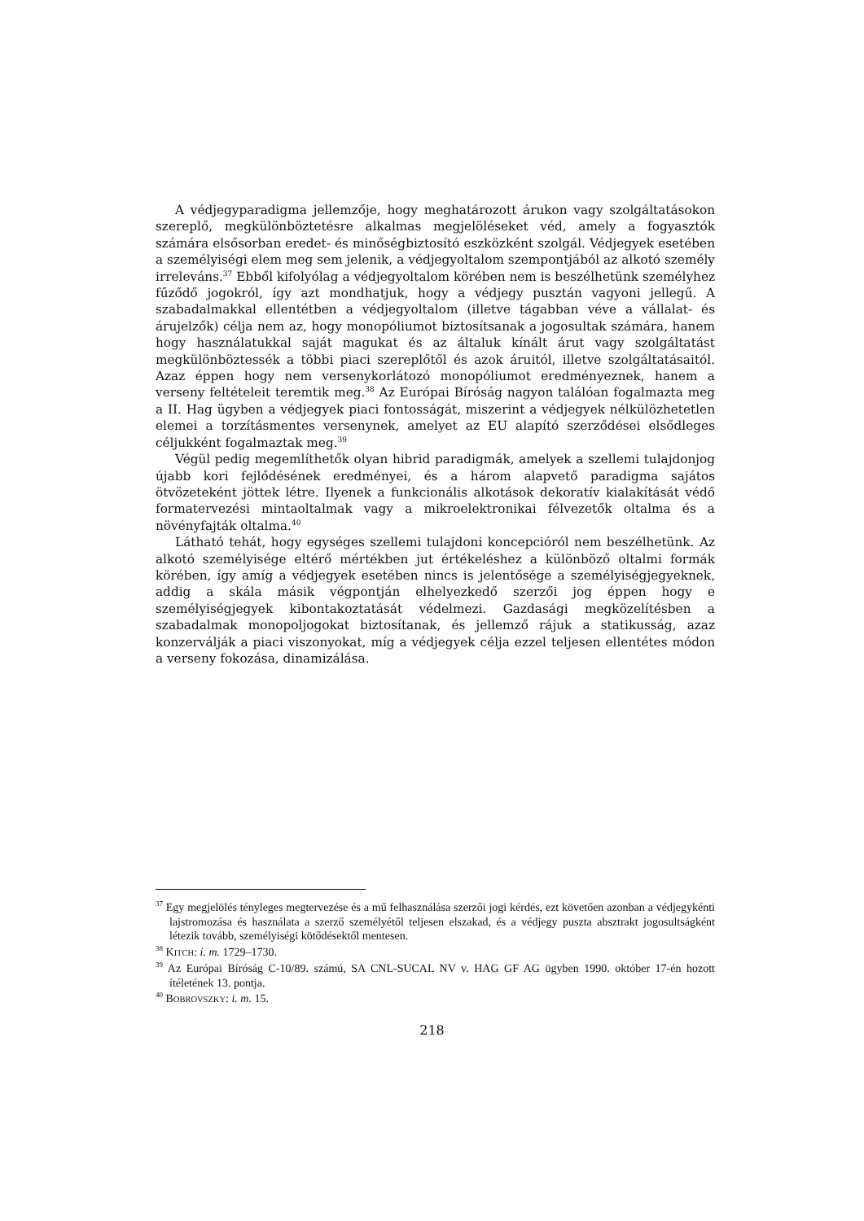A védjegyparadigma jellemzője, hogy meghatározott árukon vagy szolgáltatásokon szereplő, megkülönböztetésre alkalmas megjelöléseket véd, amely a fogyasztók számára elsősorban eredet- és minőségbiztosító eszközként szolgál. Védjegyek esetében a személyiségi elem meg sem jelenik, a védjegyoltalom szempontjából az alkotó személy irreleváns.<sup>37</sup> Ebből kifolyólag a védjegyoltalom körében nem is beszélhetünk személyhez fűződő jogokról, így azt mondhatjuk, hogy a védjegy pusztán vagyoni jellegű. A szabadalmakkal ellentétben a védjegyoltalom (illetve tágabban véve a vállalat- és árujelzők) célja nem az, hogy monopóliumot biztosítsanak a jogosultak számára, hanem hogy használatukkal saját magukat és az általuk kínált árut vagy szolgáltatást megkülönböztessék a többi piaci szereplőtől és azok áruitól, illetve szolgáltatásaitól. Azaz éppen hogy nem versenykorlátozó monopóliumot eredményeznek, hanem a verseny feltételeit teremtik meg.<sup>38</sup> Az Európai Bíróság nagyon találóan fogalmazta meg a II. Hag ügyben a védjegyek piaci fontosságát, miszerint a védjegyek nélkülözhetetlen elemei a torzításmentes versenynek, amelyet az EU alapító szerződései elsődleges céljukként fogalmaztak meg.<sup>39</sup>
Végül pedig megemlíthetők olyan hibrid paradigmák, amelyek a szellemi tulajdonjog újabb kori fejlődésének eredményei, és a három alapvető paradigma sajátos ötvözeteként jöttek létre. Ilyenek a funkcionális alkotások dekoratív kialakítását védő formatervezési mintaoltalmak vagy a mikroelektronikai félvezetők oltalma és a növényfajták oltalma.<sup>40</sup>
Látható tehát, hogy egységes szellemi tulajdoni koncepcióról nem beszélhetünk. Az alkotó személyisége eltérő mértékben jut értékeléshez a különböző oltalmi formák körében, így amíg a védjegyek esetében nincs is jelentősége a személyiségjegyeknek, addig a skála másik végpontján elhelyezkedő szerzői jog éppen hogy e személyiségjegyek kibontakoztatását védelmezi. Gazdasági megközelítésben a szabadalmak monopoljogokat biztosítanak, és jellemző rájuk a statikusság, azaz konzerválják a piaci viszonyokat, míg a védjegyek célja ezzel teljesen ellentétes módon a verseny fokozása, dinamizálása.
<sup>37</sup> Egy megjelölés tényleges megtervezése és a mű felhasználása szerzői jogi kérdés, ezt követően azonban a védjegykénti lajstromozása és használata a szerző személyétől teljesen elszakad, és a védjegy puszta absztrakt jogosultságként létezik tovább, személyiségi kötődésektől mentesen.
<sup>38</sup> KITCH: i. m. 1729–1730.
<sup>39</sup> Az Európai Bíróság C-10/89. számú, SA CNL-SUCAL NV v. HAG GF AG ügyben 1990. október 17-én hozott ítéletének 13. pontja.
<sup>40</sup> BOBROVSZKY: i. m. 15.
218